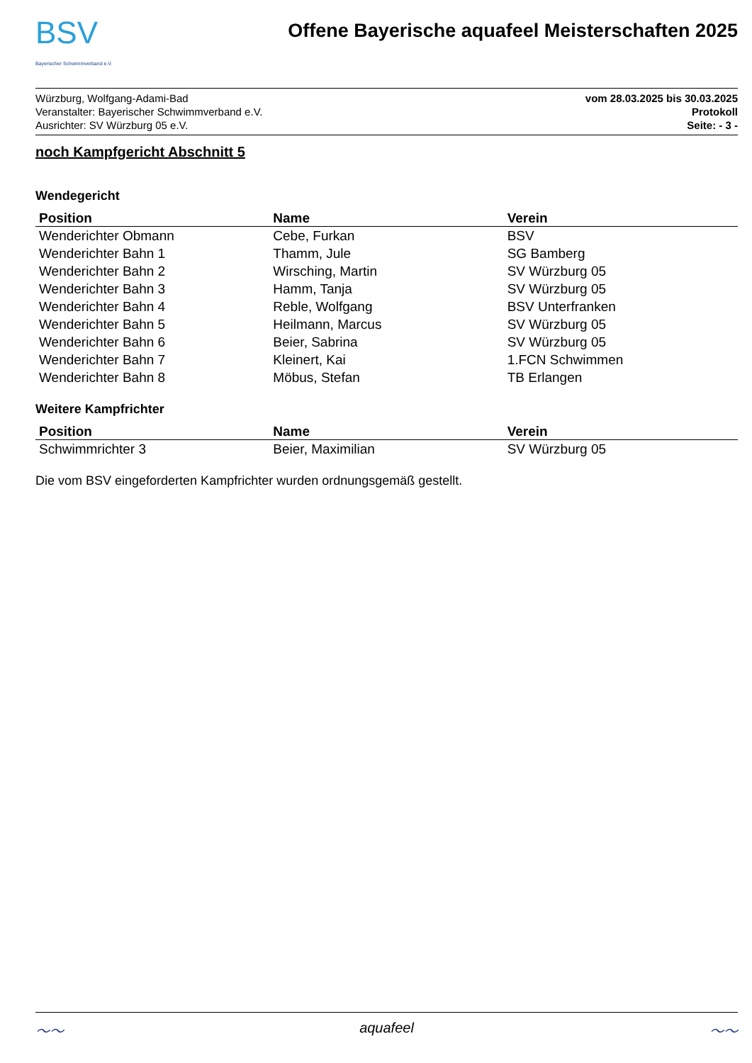BSV
Bayerischer Schwimmverband e.V.
Offene Bayerische aquafeel Meisterschaften 2025
Würzburg, Wolfgang-Adami-Bad
Veranstalter: Bayerischer Schwimmverband e.V.
Ausrichter: SV Würzburg 05 e.V.
vom 28.03.2025 bis 30.03.2025
Protokoll
Seite: - 3 -
noch Kampfgericht Abschnitt 5
Wendegericht
| Position | Name | Verein |
| --- | --- | --- |
| Wenderichter Obmann | Cebe, Furkan | BSV |
| Wenderichter Bahn 1 | Thamm, Jule | SG Bamberg |
| Wenderichter Bahn 2 | Wirsching, Martin | SV Würzburg 05 |
| Wenderichter Bahn 3 | Hamm, Tanja | SV Würzburg 05 |
| Wenderichter Bahn 4 | Reble, Wolfgang | BSV Unterfranken |
| Wenderichter Bahn 5 | Heilmann, Marcus | SV Würzburg 05 |
| Wenderichter Bahn 6 | Beier, Sabrina | SV Würzburg 05 |
| Wenderichter Bahn 7 | Kleinert, Kai | 1.FCN Schwimmen |
| Wenderichter Bahn 8 | Möbus, Stefan | TB Erlangen |
Weitere Kampfrichter
| Position | Name | Verein |
| --- | --- | --- |
| Schwimmrichter 3 | Beier, Maximilian | SV Würzburg 05 |
Die vom BSV eingeforderten Kampfrichter wurden ordnungsgemäß gestellt.
〜〜 aquafeel 〜〜